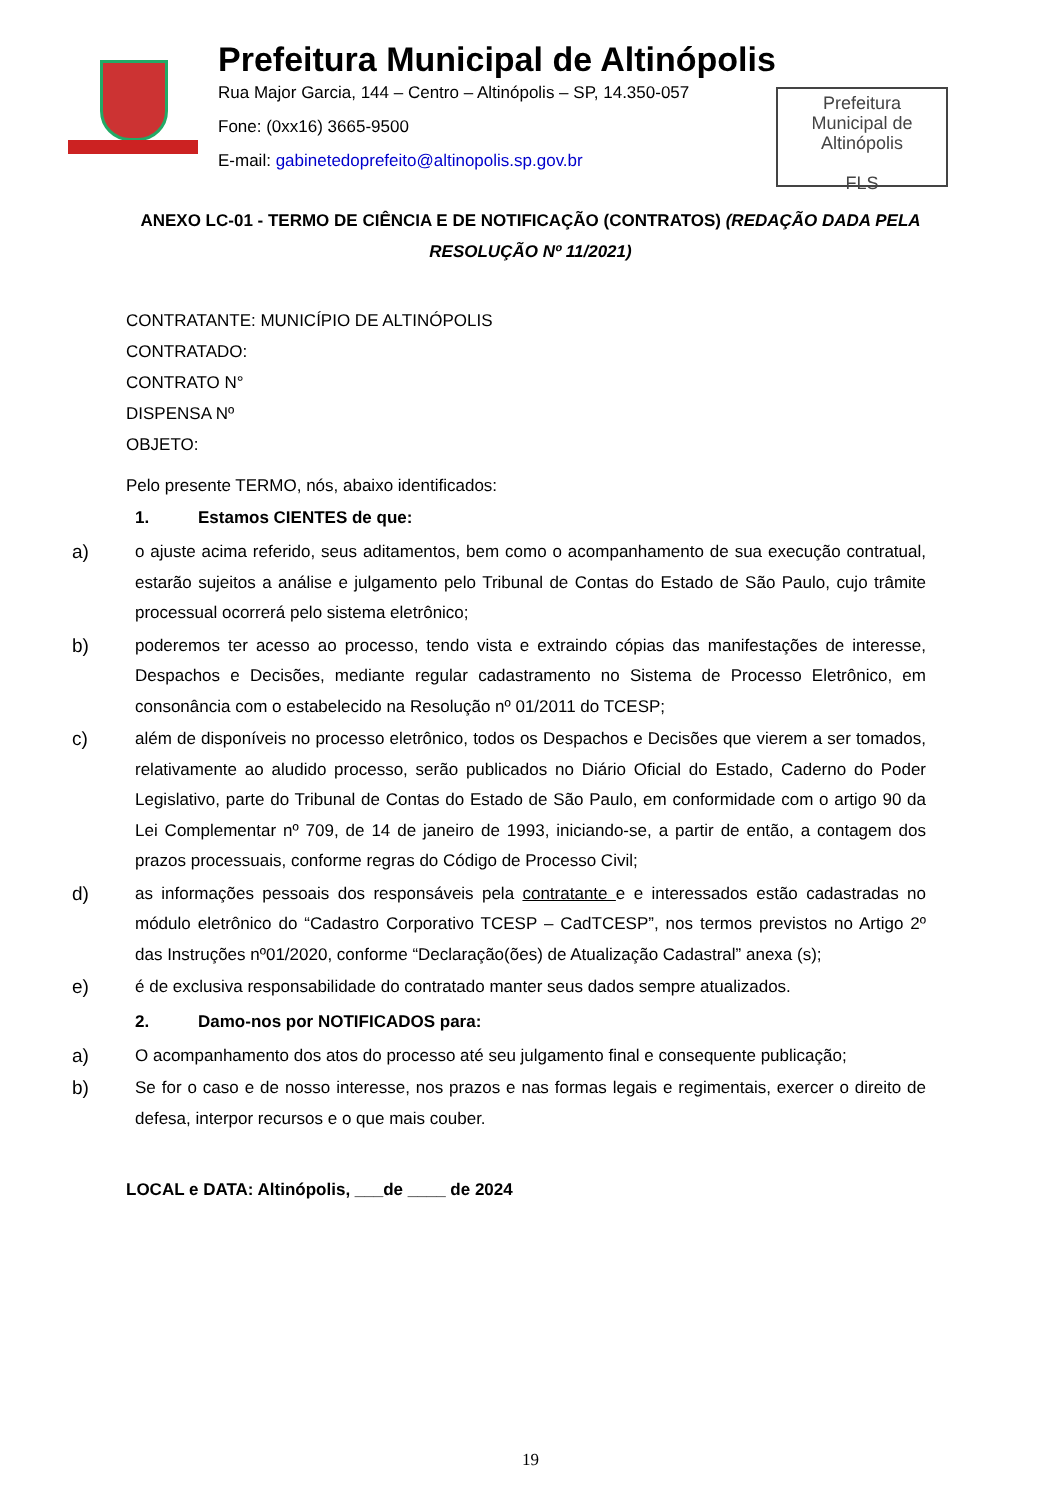Prefeitura Municipal de Altinópolis
Rua Major Garcia, 144 – Centro – Altinópolis – SP, 14.350-057
Fone: (0xx16) 3665-9500
E-mail: gabinetedoprefeito@altinopolis.sp.gov.br
Prefeitura
Municipal de
Altinópolis
FLS
ANEXO LC-01 - TERMO DE CIÊNCIA E DE NOTIFICAÇÃO (CONTRATOS) (REDAÇÃO DADA PELA RESOLUÇÃO Nº 11/2021)
CONTRATANTE: MUNICÍPIO DE ALTINÓPOLIS
CONTRATADO:
CONTRATO N°
DISPENSA Nº
OBJETO:
Pelo presente TERMO, nós, abaixo identificados:
1. Estamos CIENTES de que:
a) o ajuste acima referido, seus aditamentos, bem como o acompanhamento de sua execução contratual, estarão sujeitos a análise e julgamento pelo Tribunal de Contas do Estado de São Paulo, cujo trâmite processual ocorrerá pelo sistema eletrônico;
b) poderemos ter acesso ao processo, tendo vista e extraindo cópias das manifestações de interesse, Despachos e Decisões, mediante regular cadastramento no Sistema de Processo Eletrônico, em consonância com o estabelecido na Resolução nº 01/2011 do TCESP;
c) além de disponíveis no processo eletrônico, todos os Despachos e Decisões que vierem a ser tomados, relativamente ao aludido processo, serão publicados no Diário Oficial do Estado, Caderno do Poder Legislativo, parte do Tribunal de Contas do Estado de São Paulo, em conformidade com o artigo 90 da Lei Complementar nº 709, de 14 de janeiro de 1993, iniciando-se, a partir de então, a contagem dos prazos processuais, conforme regras do Código de Processo Civil;
d) as informações pessoais dos responsáveis pela contratante e e interessados estão cadastradas no módulo eletrônico do “Cadastro Corporativo TCESP – CadTCESP”, nos termos previstos no Artigo 2º das Instruções nº01/2020, conforme “Declaração(ões) de Atualização Cadastral” anexa (s);
e) é de exclusiva responsabilidade do contratado manter seus dados sempre atualizados.
2. Damo-nos por NOTIFICADOS para:
a) O acompanhamento dos atos do processo até seu julgamento final e consequente publicação;
b) Se for o caso e de nosso interesse, nos prazos e nas formas legais e regimentais, exercer o direito de defesa, interpor recursos e o que mais couber.
LOCAL e DATA: Altinópolis, ___de ____ de 2024
19